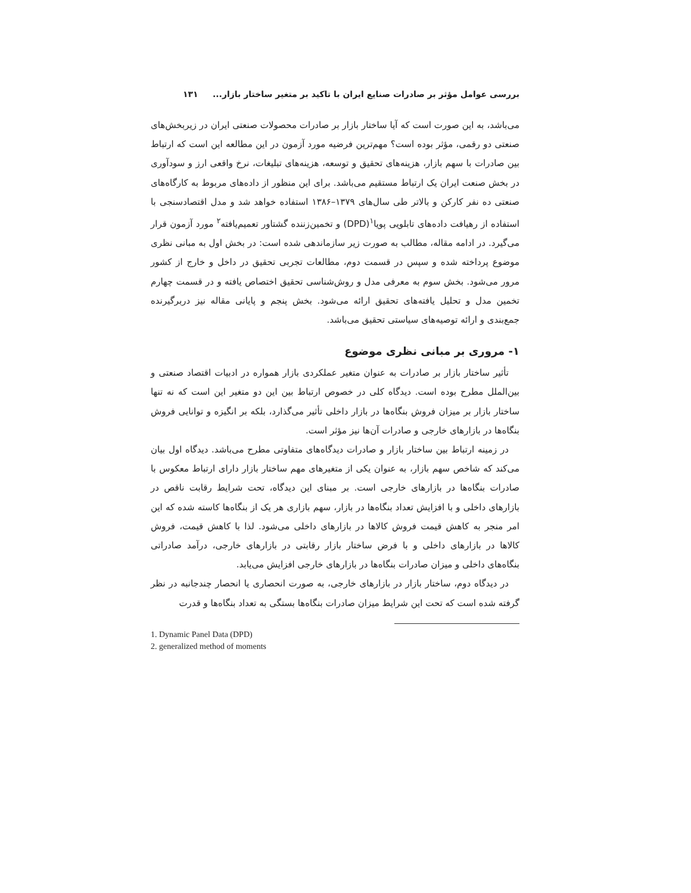بررسی عوامل مؤثر بر صادرات صنایع ایران با تاکید بر متغیر ساختار بازار... ۱۳۱
می‌باشد، به این صورت است که آیا ساختار بازار بر صادرات محصولات صنعتی ایران در زیربخش‌های صنعتی دو رقمی، مؤثر بوده است؟ مهم‌ترین فرضیه مورد آزمون در این مطالعه این است که ارتباط بین صادرات با سهم بازار، هزینه‌های تحقیق و توسعه، هزینه‌های تبلیغات، نرخ واقعی ارز و سودآوری در بخش صنعت ایران یک ارتباط مستقیم می‌باشد. برای این منظور از داده‌های مربوط به کارگاه‌های صنعتی ده نفر کارکن و بالاتر طی سال‌های ۱۳۷۹–۱۳۸۶ استفاده خواهد شد و مدل اقتصادسنجی با استفاده از رهیافت داده‌های تابلویی پویا<sup>۱</sup>(DPD) و تخمین‌زننده گشتاور تعمیم‌یافته<sup>۲</sup> مورد آزمون قرار می‌گیرد. در ادامه مقاله، مطالب به صورت زیر سازماندهی شده است: در بخش اول به مبانی نظری موضوع پرداخته شده و سپس در قسمت دوم، مطالعات تجربی تحقیق در داخل و خارج از کشور مرور می‌شود. بخش سوم به معرفی مدل و روش‌شناسی تحقیق اختصاص یافته و در قسمت چهارم تخمین مدل و تحلیل یافته‌های تحقیق ارائه می‌شود. بخش پنجم و پایانی مقاله نیز دربرگیرنده جمع‌بندی و ارائه توصیه‌های سیاستی تحقیق می‌باشد.
۱- مروری بر مبانی نظری موضوع
تأثیر ساختار بازار بر صادرات به عنوان متغیر عملکردی بازار همواره در ادبیات اقتصاد صنعتی و بین‌الملل مطرح بوده است. دیدگاه کلی در خصوص ارتباط بین این دو متغیر این است که نه تنها ساختار بازار بر میزان فروش بنگاه‌ها در بازار داخلی تأثیر می‌گذارد، بلکه بر انگیزه و توانایی فروش بنگاه‌ها در بازارهای خارجی و صادرات آن‌ها نیز مؤثر است.
در زمینه ارتباط بین ساختار بازار و صادرات دیدگاه‌های متفاوتی مطرح می‌باشد. دیدگاه اول بیان می‌کند که شاخص سهم بازار، به عنوان یکی از متغیرهای مهم ساختار بازار دارای ارتباط معکوس با صادرات بنگاه‌ها در بازارهای خارجی است. بر مبنای این دیدگاه، تحت شرایط رقابت ناقص در بازارهای داخلی و با افزایش تعداد بنگاه‌ها در بازار، سهم بازاری هر یک از بنگاه‌ها کاسته شده که این امر منجر به کاهش قیمت فروش کالاها در بازارهای داخلی می‌شود. لذا با کاهش قیمت، فروش کالاها در بازارهای داخلی و با فرض ساختار بازار رقابتی در بازارهای خارجی، درآمد صادراتی بنگاه‌های داخلی و میزان صادرات بنگاه‌ها در بازارهای خارجی افزایش می‌یابد.
در دیدگاه دوم، ساختار بازار در بازارهای خارجی، به صورت انحصاری یا انحصار چندجانبه در نظر گرفته شده است که تحت این شرایط میزان صادرات بنگاه‌ها بستگی به تعداد بنگاه‌ها و قدرت
1. Dynamic Panel Data (DPD)
2. generalized method of moments